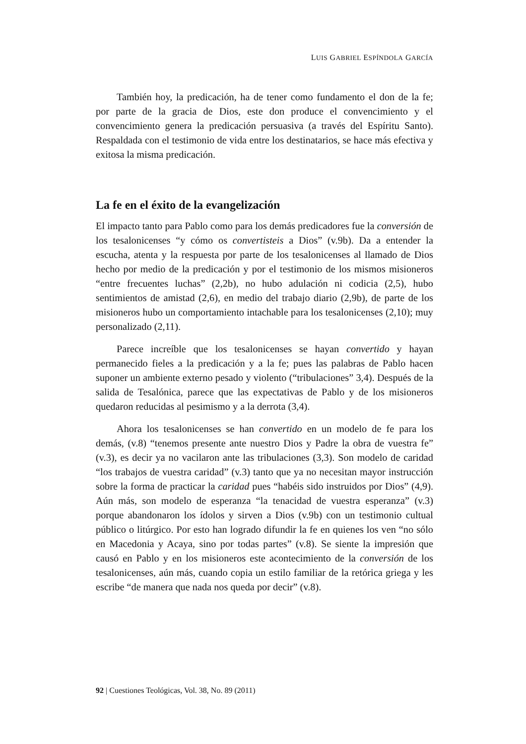LUIS GABRIEL ESPÍNDOLA GARCÍA
También hoy, la predicación, ha de tener como fundamento el don de la fe; por parte de la gracia de Dios, este don produce el convencimiento y el convencimiento genera la predicación persuasiva (a través del Espíritu Santo). Respaldada con el testimonio de vida entre los destinatarios, se hace más efectiva y exitosa la misma predicación.
La fe en el éxito de la evangelización
El impacto tanto para Pablo como para los demás predicadores fue la conversión de los tesalonicenses “y cómo os convertisteis a Dios” (v.9b). Da a entender la escucha, atenta y la respuesta por parte de los tesalonicenses al llamado de Dios hecho por medio de la predicación y por el testimonio de los mismos misioneros “entre frecuentes luchas” (2,2b), no hubo adulación ni codicia (2,5), hubo sentimientos de amistad (2,6), en medio del trabajo diario (2,9b), de parte de los misioneros hubo un comportamiento intachable para los tesalonicenses (2,10); muy personalizado (2,11).
Parece increíble que los tesalonicenses se hayan convertido y hayan permanecido fieles a la predicación y a la fe; pues las palabras de Pablo hacen suponer un ambiente externo pesado y violento (“tribulaciones” 3,4). Después de la salida de Tesalónica, parece que las expectativas de Pablo y de los misioneros quedaron reducidas al pesimismo y a la derrota (3,4).
Ahora los tesalonicenses se han convertido en un modelo de fe para los demás, (v.8) “tenemos presente ante nuestro Dios y Padre la obra de vuestra fe” (v.3), es decir ya no vacilaron ante las tribulaciones (3,3). Son modelo de caridad “los trabajos de vuestra caridad” (v.3) tanto que ya no necesitan mayor instrucción sobre la forma de practicar la caridad pues “habéis sido instruidos por Dios” (4,9). Aún más, son modelo de esperanza “la tenacidad de vuestra esperanza” (v.3) porque abandonaron los ídolos y sirven a Dios (v.9b) con un testimonio cultual público o litúrgico. Por esto han logrado difundir la fe en quienes los ven “no sólo en Macedonia y Acaya, sino por todas partes” (v.8). Se siente la impresión que causó en Pablo y en los misioneros este acontecimiento de la conversión de los tesalonicenses, aún más, cuando copia un estilo familiar de la retórica griega y les escribe “de manera que nada nos queda por decir” (v.8).
92 | Cuestiones Teológicas, Vol. 38, No. 89 (2011)